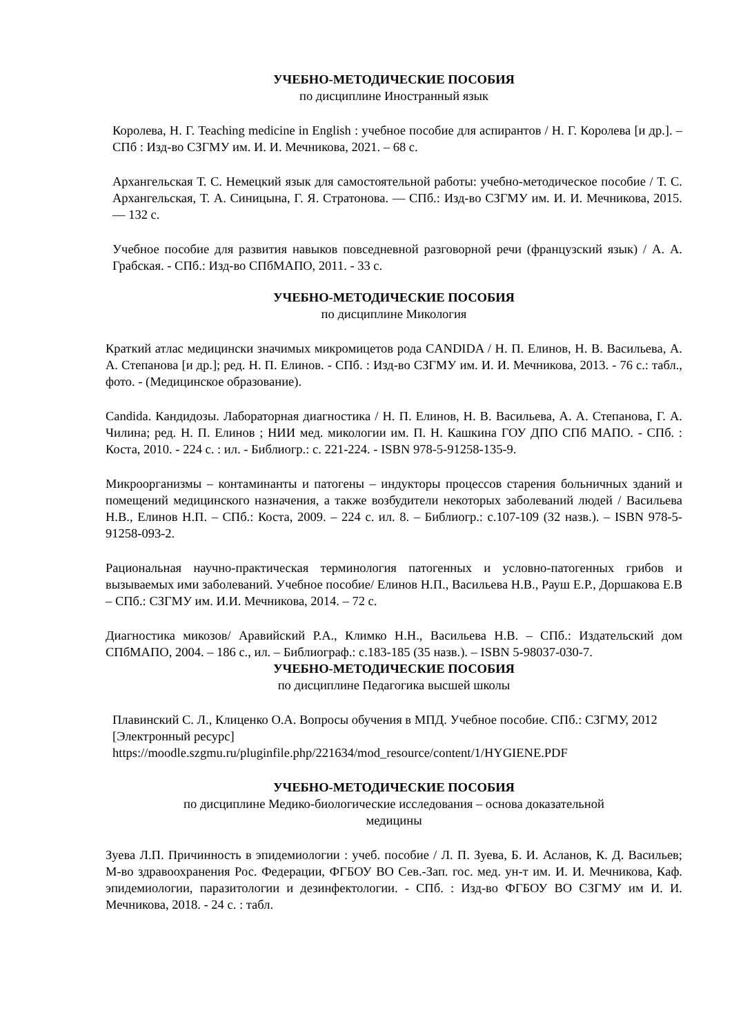УЧЕБНО-МЕТОДИЧЕСКИЕ ПОСОБИЯ
по дисциплине Иностранный язык
Королева, Н. Г. Teaching medicine in English : учебное пособие для аспирантов / Н. Г. Королева [и др.]. – СПб : Изд-во СЗГМУ им. И. И. Мечникова, 2021. – 68 с.
Архангельская Т. С. Немецкий язык для самостоятельной работы: учебно-методическое пособие / Т. С. Архангельская, Т. А. Синицына, Г. Я. Стратонова. — СПб.: Изд-во СЗГМУ им. И. И. Мечникова, 2015. — 132 с.
Учебное пособие для развития навыков повседневной разговорной речи (французский язык) / А. А. Грабская. - СПб.: Изд-во СПбМАПО, 2011. - 33 с.
УЧЕБНО-МЕТОДИЧЕСКИЕ ПОСОБИЯ
по дисциплине Микология
Краткий атлас медицински значимых микромицетов рода CANDIDA / Н. П. Елинов, Н. В. Васильева, А. А. Степанова [и др.]; ред. Н. П. Елинов. - СПб. : Изд-во СЗГМУ им. И. И. Мечникова, 2013. - 76 с.: табл., фото. - (Медицинское образование).
Candida. Кандидозы. Лабораторная диагностика / Н. П. Елинов, Н. В. Васильева, А. А. Степанова, Г. А. Чилина; ред. Н. П. Елинов ; НИИ мед. микологии им. П. Н. Кашкина ГОУ ДПО СПб МАПО. - СПб. : Коста, 2010. - 224 с. : ил. - Библиогр.: с. 221-224. - ISBN 978-5-91258-135-9.
Микроорганизмы – контаминанты и патогены – индукторы процессов старения больничных зданий и помещений медицинского назначения, а также возбудители некоторых заболеваний людей / Васильева Н.В., Елинов Н.П. – СПб.: Коста, 2009. – 224 с. ил. 8. – Библиогр.: с.107-109 (32 назв.). – ISBN 978-5-91258-093-2.
Рациональная научно-практическая терминология патогенных и условно-патогенных грибов и вызываемых ими заболеваний. Учебное пособие/ Елинов Н.П., Васильева Н.В., Рауш Е.Р., Доршакова Е.В – СПб.: СЗГМУ им. И.И. Мечникова, 2014. – 72 с.
Диагностика микозов/ Аравийский Р.А., Климко Н.Н., Васильева Н.В. – СПб.: Издательский дом СПбМАПО, 2004. – 186 с., ил. – Библиограф.: с.183-185 (35 назв.). – ISBN 5-98037-030-7.
УЧЕБНО-МЕТОДИЧЕСКИЕ ПОСОБИЯ
по дисциплине Педагогика высшей школы
Плавинский С. Л., Клиценко О.А. Вопросы обучения в МПД. Учебное пособие. СПб.: СЗГМУ, 2012 [Электронный ресурс]
https://moodle.szgmu.ru/pluginfile.php/221634/mod_resource/content/1/HYGIENE.PDF
УЧЕБНО-МЕТОДИЧЕСКИЕ ПОСОБИЯ
по дисциплине Медико-биологические исследования – основа доказательной
медицины
Зуева Л.П. Причинность в эпидемиологии : учеб. пособие / Л. П. Зуева, Б. И. Асланов, К. Д. Васильев; М-во здравоохранения Рос. Федерации, ФГБОУ ВО Сев.-Зап. гос. мед. ун-т им. И. И. Мечникова, Каф. эпидемиологии, паразитологии и дезинфектологии. - СПб. : Изд-во ФГБОУ ВО СЗГМУ им И. И. Мечникова, 2018. - 24 с. : табл.